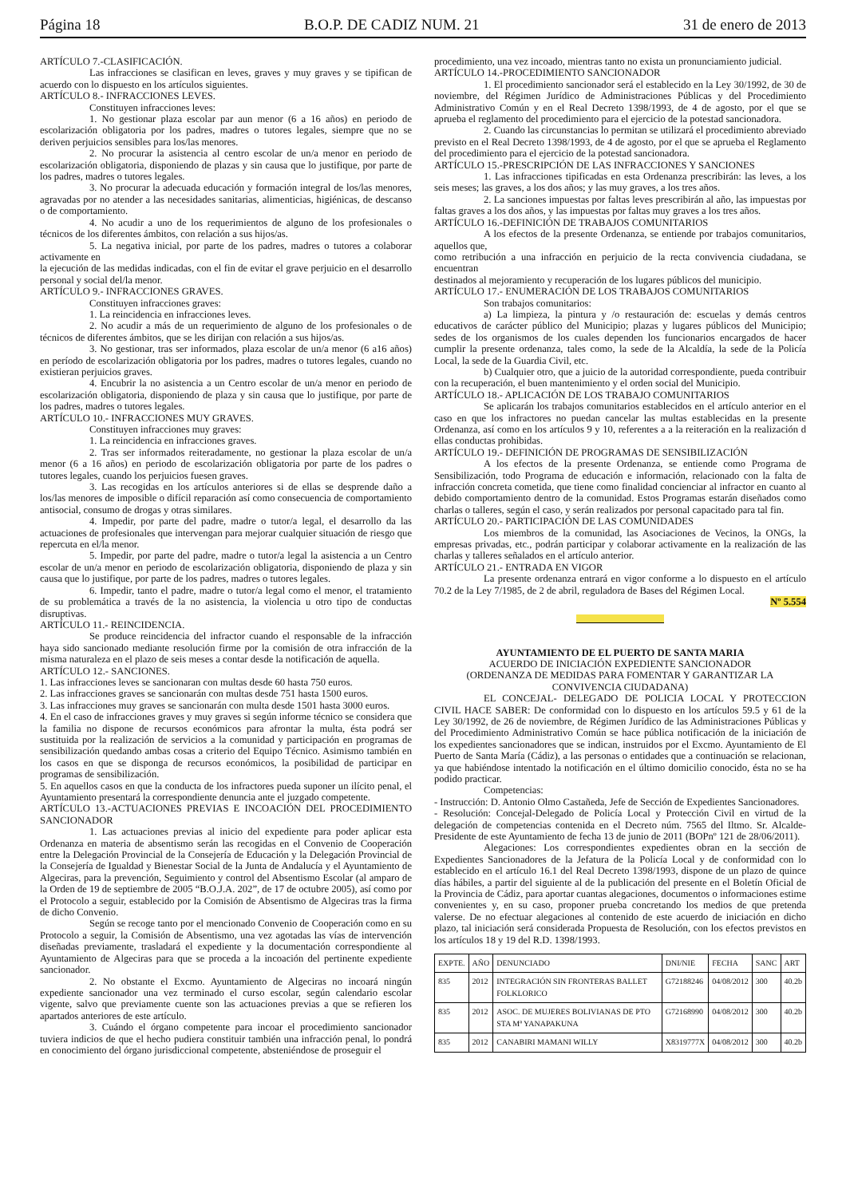Página 18 B.O.P. DE CADIZ NUM. 21 31 de enero de 2013
ARTÍCULO 7.-CLASIFICACIÓN.
Las infracciones se clasifican en leves, graves y muy graves y se tipifican de acuerdo con lo dispuesto en los artículos siguientes.
ARTÍCULO 8.- INFRACCIONES LEVES.
Constituyen infracciones leves:
1. No gestionar plaza escolar par aun menor (6 a 16 años) en periodo de escolarización obligatoria por los padres, madres o tutores legales, siempre que no se deriven perjuicios sensibles para los/las menores.
2. No procurar la asistencia al centro escolar de un/a menor en periodo de escolarización obligatoria, disponiendo de plazas y sin causa que lo justifique, por parte de los padres, madres o tutores legales.
3. No procurar la adecuada educación y formación integral de los/las menores, agravadas por no atender a las necesidades sanitarias, alimenticias, higiénicas, de descanso o de comportamiento.
4. No acudir a uno de los requerimientos de alguno de los profesionales o técnicos de los diferentes ámbitos, con relación a sus hijos/as.
5. La negativa inicial, por parte de los padres, madres o tutores a colaborar activamente en
la ejecución de las medidas indicadas, con el fin de evitar el grave perjuicio en el desarrollo personal y social del/la menor.
ARTÍCULO 9.- INFRACCIONES GRAVES.
Constituyen infracciones graves:
1. La reincidencia en infracciones leves.
2. No acudir a más de un requerimiento de alguno de los profesionales o de técnicos de diferentes ámbitos, que se les dirijan con relación a sus hijos/as.
3. No gestionar, tras ser informados, plaza escolar de un/a menor (6 a16 años) en período de escolarización obligatoria por los padres, madres o tutores legales, cuando no existieran perjuicios graves.
4. Encubrir la no asistencia a un Centro escolar de un/a menor en periodo de escolarización obligatoria, disponiendo de plaza y sin causa que lo justifique, por parte de los padres, madres o tutores legales.
ARTÍCULO 10.- INFRACCIONES MUY GRAVES.
Constituyen infracciones muy graves:
1. La reincidencia en infracciones graves.
2. Tras ser informados reiteradamente, no gestionar la plaza escolar de un/a menor (6 a 16 años) en periodo de escolarización obligatoria por parte de los padres o tutores legales, cuando los perjuicios fuesen graves.
3. Las recogidas en los artículos anteriores si de ellas se desprende daño a los/las menores de imposible o difícil reparación así como consecuencia de comportamiento antisocial, consumo de drogas y otras similares.
4. Impedir, por parte del padre, madre o tutor/a legal, el desarrollo da las actuaciones de profesionales que intervengan para mejorar cualquier situación de riesgo que repercuta en el/la menor.
5. Impedir, por parte del padre, madre o tutor/a legal la asistencia a un Centro escolar de un/a menor en periodo de escolarización obligatoria, disponiendo de plaza y sin causa que lo justifique, por parte de los padres, madres o tutores legales.
6. Impedir, tanto el padre, madre o tutor/a legal como el menor, el tratamiento de su problemática a través de la no asistencia, la violencia u otro tipo de conductas disruptivas.
ARTÍCULO 11.- REINCIDENCIA.
Se produce reincidencia del infractor cuando el responsable de la infracción haya sido sancionado mediante resolución firme por la comisión de otra infracción de la misma naturaleza en el plazo de seis meses a contar desde la notificación de aquella.
ARTÍCULO 12.- SANCIONES.
1. Las infracciones leves se sancionaran con multas desde 60 hasta 750 euros.
2. Las infracciones graves se sancionarán con multas desde 751 hasta 1500 euros.
3. Las infracciones muy graves se sancionarán con multa desde 1501 hasta 3000 euros.
4. En el caso de infracciones graves y muy graves si según informe técnico se considera que la familia no dispone de recursos económicos para afrontar la multa, ésta podrá ser sustituida por la realización de servicios a la comunidad y participación en programas de sensibilización quedando ambas cosas a criterio del Equipo Técnico. Asimismo también en los casos en que se disponga de recursos económicos, la posibilidad de participar en programas de sensibilización.
5. En aquellos casos en que la conducta de los infractores pueda suponer un ilícito penal, el Ayuntamiento presentará la correspondiente denuncia ante el juzgado competente.
ARTÍCULO 13.-ACTUACIONES PREVIAS E INCOACIÓN DEL PROCEDIMIENTO SANCIONADOR
1. Las actuaciones previas al inicio del expediente para poder aplicar esta Ordenanza en materia de absentismo serán las recogidas en el Convenio de Cooperación entre la Delegación Provincial de la Consejería de Educación y la Delegación Provincial de la Consejería de Igualdad y Bienestar Social de la Junta de Andalucía y el Ayuntamiento de Algeciras, para la prevención, Seguimiento y control del Absentismo Escolar (al amparo de la Orden de 19 de septiembre de 2005 “B.O.J.A. 202”, de 17 de octubre 2005), así como por el Protocolo a seguir, establecido por la Comisión de Absentismo de Algeciras tras la firma de dicho Convenio.
Según se recoge tanto por el mencionado Convenio de Cooperación como en su Protocolo a seguir, la Comisión de Absentismo, una vez agotadas las vías de intervención diseñadas previamente, trasladará el expediente y la documentación correspondiente al Ayuntamiento de Algeciras para que se proceda a la incoación del pertinente expediente sancionador.
2. No obstante el Excmo. Ayuntamiento de Algeciras no incoará ningún expediente sancionador una vez terminado el curso escolar, según calendario escolar vigente, salvo que previamente cuente son las actuaciones previas a que se refieren los apartados anteriores de este artículo.
3. Cuándo el órgano competente para incoar el procedimiento sancionador tuviera indicios de que el hecho pudiera constituir también una infracción penal, lo pondrá en conocimiento del órgano jurisdiccional competente, absteniéndose de proseguir el
procedimiento, una vez incoado, mientras tanto no exista un pronunciamiento judicial.
ARTÍCULO 14.-PROCEDIMIENTO SANCIONADOR
1. El procedimiento sancionador será el establecido en la Ley 30/1992, de 30 de noviembre, del Régimen Jurídico de Administraciones Públicas y del Procedimiento Administrativo Común y en el Real Decreto 1398/1993, de 4 de agosto, por el que se aprueba el reglamento del procedimiento para el ejercicio de la potestad sancionadora.
2. Cuando las circunstancias lo permitan se utilizará el procedimiento abreviado previsto en el Real Decreto 1398/1993, de 4 de agosto, por el que se aprueba el Reglamento del procedimiento para el ejercicio de la potestad sancionadora.
ARTÍCULO 15.-PRESCRIPCIÓN DE LAS INFRACCIONES Y SANCIONES
1. Las infracciones tipificadas en esta Ordenanza prescribirán: las leves, a los seis meses; las graves, a los dos años; y las muy graves, a los tres años.
2. La sanciones impuestas por faltas leves prescribirán al año, las impuestas por faltas graves a los dos años, y las impuestas por faltas muy graves a los tres años.
ARTÍCULO 16.-DEFINICIÓN DE TRABAJOS COMUNITARIOS
A los efectos de la presente Ordenanza, se entiende por trabajos comunitarios, aquellos que,
como retribución a una infracción en perjuicio de la recta convivencia ciudadana, se encuentran
destinados al mejoramiento y recuperación de los lugares públicos del municipio.
ARTÍCULO 17.- ENUMERACIÓN DE LOS TRABAJOS COMUNITARIOS
Son trabajos comunitarios:
a) La limpieza, la pintura y /o restauración de: escuelas y demás centros educativos de carácter público del Municipio; plazas y lugares públicos del Municipio; sedes de los organismos de los cuales dependen los funcionarios encargados de hacer cumplir la presente ordenanza, tales como, la sede de la Alcaldía, la sede de la Policía Local, la sede de la Guardia Civil, etc.
b) Cualquier otro, que a juicio de la autoridad correspondiente, pueda contribuir con la recuperación, el buen mantenimiento y el orden social del Municipio.
ARTÍCULO 18.- APLICACIÓN DE LOS TRABAJO COMUNITARIOS
Se aplicarán los trabajos comunitarios establecidos en el artículo anterior en el caso en que los infractores no puedan cancelar las multas establecidas en la presente Ordenanza, así como en los artículos 9 y 10, referentes a a la reiteración en la realización d ellas conductas prohibidas.
ARTÍCULO 19.- DEFINICIÓN DE PROGRAMAS DE SENSIBILIZACIÓN
A los efectos de la presente Ordenanza, se entiende como Programa de Sensibilización, todo Programa de educación e información, relacionado con la falta de infracción concreta cometida, que tiene como finalidad concienciar al infractor en cuanto al debido comportamiento dentro de la comunidad. Estos Programas estarán diseñados como charlas o talleres, según el caso, y serán realizados por personal capacitado para tal fin.
ARTÍCULO 20.- PARTICIPACIÓN DE LAS COMUNIDADES
Los miembros de la comunidad, las Asociaciones de Vecinos, la ONGs, la empresas privadas, etc., podrán participar y colaborar activamente en la realización de las charlas y talleres señalados en el artículo anterior.
ARTÍCULO 21.- ENTRADA EN VIGOR
La presente ordenanza entrará en vigor conforme a lo dispuesto en el artículo 70.2 de la Ley 7/1985, de 2 de abril, reguladora de Bases del Régimen Local.
Nº 5.554
AYUNTAMIENTO DE EL PUERTO DE SANTA MARIA
ACUERDO DE INICIACIÓN EXPEDIENTE SANCIONADOR
(ORDENANZA DE MEDIDAS PARA FOMENTAR Y GARANTIZAR LA CONVIVENCIA CIUDADANA)
EL CONCEJAL- DELEGADO DE POLICIA LOCAL Y PROTECCION CIVIL HACE SABER: De conformidad con lo dispuesto en los artículos 59.5 y 61 de la Ley 30/1992, de 26 de noviembre, de Régimen Jurídico de las Administraciones Públicas y del Procedimiento Administrativo Común se hace pública notificación de la iniciación de los expedientes sancionadores que se indican, instruidos por el Excmo. Ayuntamiento de El Puerto de Santa María (Cádiz), a las personas o entidades que a continuación se relacionan, ya que habiéndose intentado la notificación en el último domicilio conocido, ésta no se ha podido practicar.
Competencias:
- Instrucción: D. Antonio Olmo Castañeda, Jefe de Sección de Expedientes Sancionadores.
- Resolución: Concejal-Delegado de Policía Local y Protección Civil en virtud de la delegación de competencias contenida en el Decreto núm. 7565 del Iltmo. Sr. Alcalde-Presidente de este Ayuntamiento de fecha 13 de junio de 2011 (BOPnº 121 de 28/06/2011).
Alegaciones: Los correspondientes expedientes obran en la sección de Expedientes Sancionadores de la Jefatura de la Policía Local y de conformidad con lo establecido en el artículo 16.1 del Real Decreto 1398/1993, dispone de un plazo de quince días hábiles, a partir del siguiente al de la publicación del presente en el Boletín Oficial de la Provincia de Cádiz, para aportar cuantas alegaciones, documentos o informaciones estime convenientes y, en su caso, proponer prueba concretando los medios de que pretenda valerse. De no efectuar alegaciones al contenido de este acuerdo de iniciación en dicho plazo, tal iniciación será considerada Propuesta de Resolución, con los efectos previstos en los artículos 18 y 19 del R.D. 1398/1993.
| EXPTE. | AÑO | DENUNCIADO | DNI/NIE | FECHA | SANC | ART |
| --- | --- | --- | --- | --- | --- | --- |
| 835 | 2012 | INTEGRACIÓN SIN FRONTERAS BALLET FOLKLORICO | G72188246 | 04/08/2012 | 300 | 40.2b |
| 835 | 2012 | ASOC. DE MUJERES BOLIVIANAS DE PTO STA Mª YANAPAKUNA | G72168990 | 04/08/2012 | 300 | 40.2b |
| 835 | 2012 | CANABIRI MAMANI WILLY | X8319777X | 04/08/2012 | 300 | 40.2b |